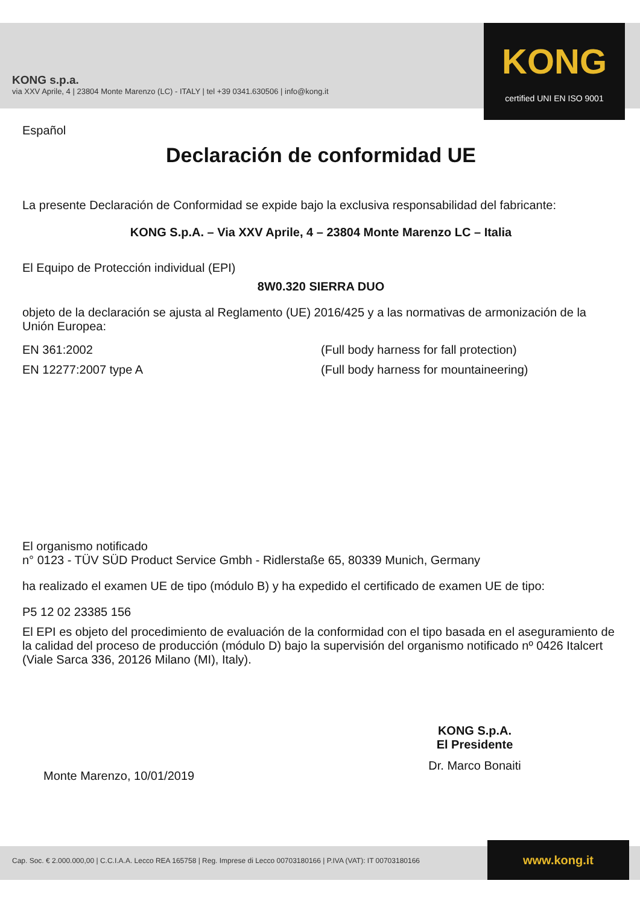KONG s.p.a.
via XXV Aprile, 4 | 23804 Monte Marenzo (LC) - ITALY | tel +39 0341.630506 | info@kong.it
KONG
certified UNI EN ISO 9001
Español
Declaración de conformidad UE
La presente Declaración de Conformidad se expide bajo la exclusiva responsabilidad del fabricante:
KONG S.p.A. – Via XXV Aprile, 4 – 23804 Monte Marenzo LC – Italia
El Equipo de Protección individual (EPI)
8W0.320 SIERRA DUO
objeto de la declaración se ajusta al Reglamento (UE) 2016/425 y a las normativas de armonización de la Unión Europea:
EN 361:2002 (Full body harness for fall protection)
EN 12277:2007 type A (Full body harness for mountaineering)
El organismo notificado
n° 0123 - TÜV SÜD Product Service Gmbh - Ridlerstaße 65, 80339 Munich, Germany
ha realizado el examen UE de tipo (módulo B) y ha expedido el certificado de examen UE de tipo:
P5 12 02 23385 156
El EPI es objeto del procedimiento de evaluación de la conformidad con el tipo basada en el aseguramiento de la calidad del proceso de producción (módulo D) bajo la supervisión del organismo notificado nº 0426 Italcert (Viale Sarca 336, 20126 Milano (MI), Italy).
Monte Marenzo, 10/01/2019
KONG S.p.A.
El Presidente
Dr. Marco Bonaiti
Cap. Soc. € 2.000.000,00 | C.C.I.A.A. Lecco REA 165758 | Reg. Imprese di Lecco 00703180166 | P.IVA (VAT): IT 00703180166 www.kong.it